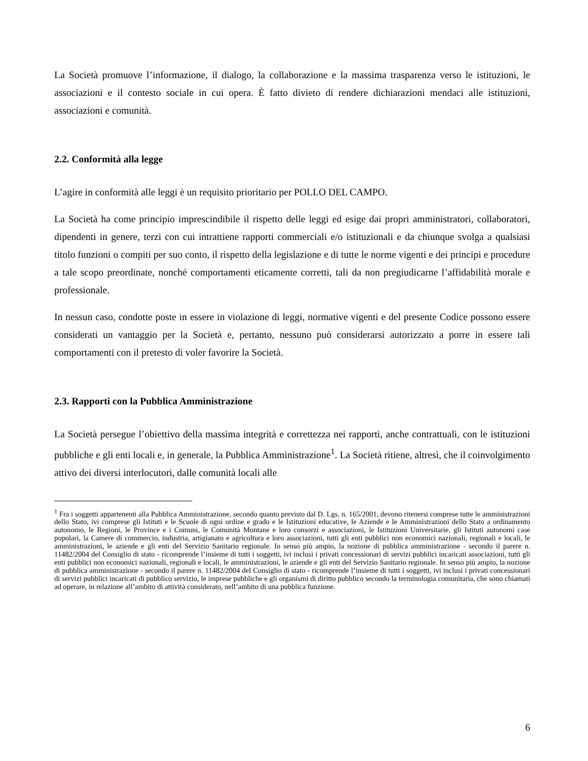La Società promuove l’informazione, il dialogo, la collaborazione e la massima trasparenza verso le istituzioni, le associazioni e il contesto sociale in cui opera. È fatto divieto di rendere dichiarazioni mendaci alle istituzioni, associazioni e comunità.
2.2. Conformità alla legge
L’agire in conformità alle leggi è un requisito prioritario per POLLO DEL CAMPO.
La Società ha come principio imprescindibile il rispetto delle leggi ed esige dai propri amministratori, collaboratori, dipendenti in genere, terzi con cui intrattiene rapporti commerciali e/o istituzionali e da chiunque svolga a qualsiasi titolo funzioni o compiti per suo conto, il rispetto della legislazione e di tutte le norme vigenti e dei principi e procedure a tale scopo preordinate, nonché comportamenti eticamente corretti, tali da non pregiudicarne l’affidabilità morale e professionale.
In nessun caso, condotte poste in essere in violazione di leggi, normative vigenti e del presente Codice possono essere considerati un vantaggio per la Società e, pertanto, nessuno può considerarsi autorizzato a porre in essere tali comportamenti con il pretesto di voler favorire la Società.
2.3. Rapporti con la Pubblica Amministrazione
La Società persegue l’obiettivo della massima integrità e correttezza nei rapporti, anche contrattuali, con le istituzioni pubbliche e gli enti locali e, in generale, la Pubblica Amministrazione<sup>1</sup>. La Società ritiene, altresì, che il coinvolgimento attivo dei diversi interlocutori, dalle comunità locali alle
<sup>1</sup> Fra i soggetti appartenenti alla Pubblica Amministrazione, secondo quanto previsto dal D. Lgs. n. 165/2001, devono ritenersi comprese tutte le amministrazioni dello Stato, ivi comprese gli Istituti e le Scuole di ogni ordine e grado e le Istituzioni educative, le Aziende e le Amministrazioni dello Stato a ordinamento autonomo, le Regioni, le Province e i Comuni, le Comunità Montane e loro consorzi e associazioni, le Istituzioni Universitarie, gli Istituti autonomi case popolari, la Camere di commercio, industria, artigianato e agricoltura e loro associazioni, tutti gli enti pubblici non economici nazionali, regionali e locali, le amministrazioni, le aziende e gli enti del Servizio Sanitario regionale. In senso più ampio, la nozione di pubblica amministrazione - secondo il parere n. 11482/2004 del Consiglio di stato - ricomprende l’insieme di tutti i soggetti, ivi inclusi i privati concessionari di servizi pubblici incaricati associazioni, tutti gli enti pubblici non economici nazionali, regionali e locali, le amministrazioni, le aziende e gli enti del Servizio Sanitario regionale. In senso più ampio, la nozione di pubblica amministrazione - secondo il parere n. 11482/2004 del Consiglio di stato - ricomprende l’insieme di tutti i soggetti, ivi inclusi i privati concessionari di servizi pubblici incaricati di pubblico servizio, le imprese pubbliche e gli organismi di diritto pubblico secondo la terminologia comunitaria, che sono chiamati ad operare, in relazione all’ambito di attività considerato, nell’ambito di una pubblica funzione.
6